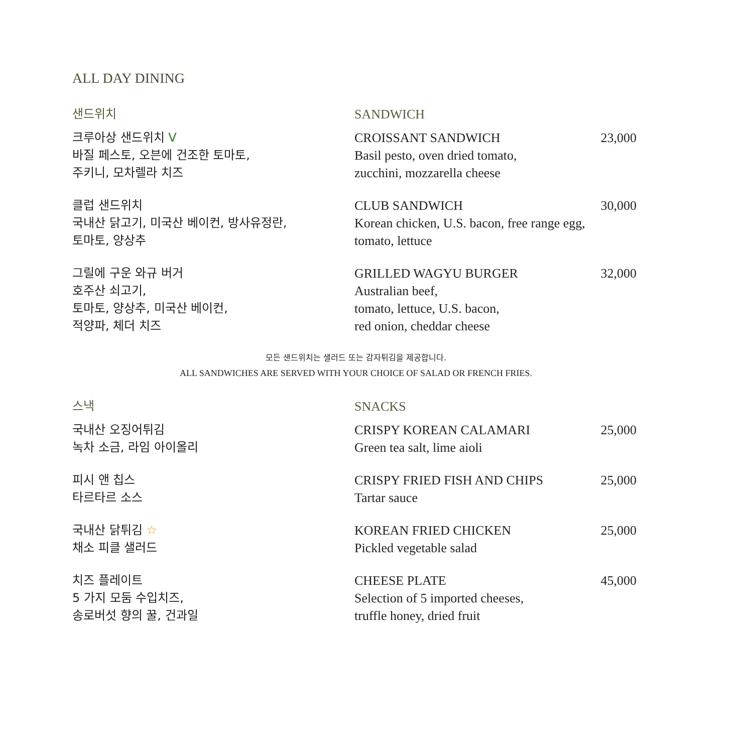ALL DAY DINING
샌드위치 SANDWICH
크루아상 샌드위치 V
바질 페스토, 오븐에 건조한 토마토,
주키니, 모차렐라 치즈
CROISSANT SANDWICH
Basil pesto, oven dried tomato,
zucchini, mozzarella cheese
23,000
클럽 샌드위치
국내산 닭고기, 미국산 베이컨, 방사유정란,
토마토, 양상추
CLUB SANDWICH
Korean chicken, U.S. bacon, free range egg,
tomato, lettuce
30,000
그릴에 구운 와규 버거
호주산 쇠고기,
토마토, 양상추, 미국산 베이컨,
적양파, 체더 치즈
GRILLED WAGYU BURGER
Australian beef,
tomato, lettuce, U.S. bacon,
red onion, cheddar cheese
32,000
모든 샌드위치는 샐러드 또는 감자튀김을 제공합니다.
ALL SANDWICHES ARE SERVED WITH YOUR CHOICE OF SALAD OR FRENCH FRIES.
스낵 SNACKS
국내산 오징어튀김
녹차 소금, 라임 아이올리
CRISPY KOREAN CALAMARI
Green tea salt, lime aioli
25,000
피시 앤 칩스
타르타르 소스
CRISPY FRIED FISH AND CHIPS
Tartar sauce
25,000
국내산 닭튀김 ☆
채소 피클 샐러드
KOREAN FRIED CHICKEN
Pickled vegetable salad
25,000
치즈 플레이트
5 가지 모둠 수입치즈,
송로버섯 향의 꿀, 건과일
CHEESE PLATE
Selection of 5 imported cheeses,
truffle honey, dried fruit
45,000